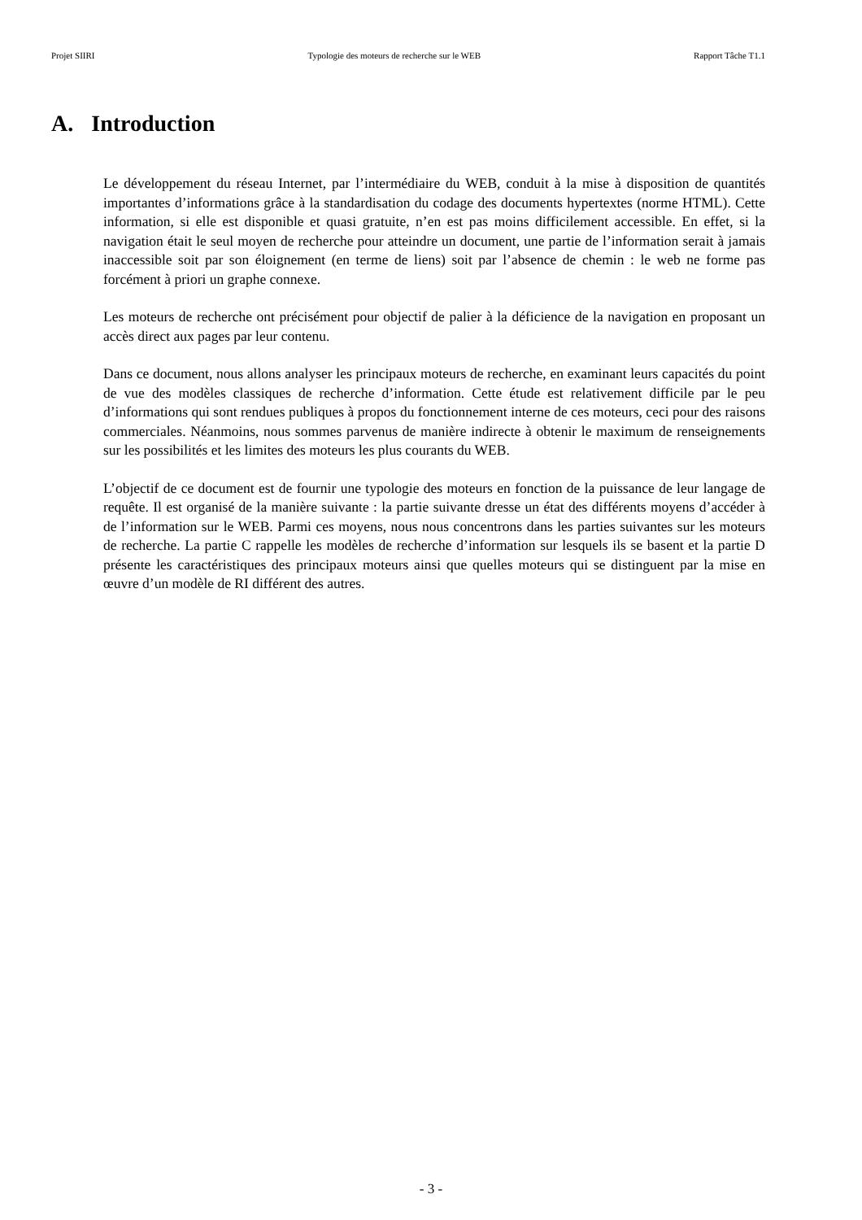Projet SIIRI Typologie des moteurs de recherche sur le WEB Rapport Tâche T1.1
A. Introduction
Le développement du réseau Internet, par l’intermédiaire du WEB, conduit à la mise à disposition de quantités importantes d’informations grâce à la standardisation du codage des documents hypertextes (norme HTML). Cette information, si elle est disponible et quasi gratuite, n’en est pas moins difficilement accessible. En effet, si la navigation était le seul moyen de recherche pour atteindre un document, une partie de l’information serait à jamais inaccessible soit par son éloignement (en terme de liens) soit par l’absence de chemin : le web ne forme pas forcément à priori un graphe connexe.
Les moteurs de recherche ont précisément pour objectif de palier à la déficience de la navigation en proposant un accès direct aux pages par leur contenu.
Dans ce document, nous allons analyser les principaux moteurs de recherche, en examinant leurs capacités du point de vue des modèles classiques de recherche d’information. Cette étude est relativement difficile par le peu d’informations qui sont rendues publiques à propos du fonctionnement interne de ces moteurs, ceci pour des raisons commerciales. Néanmoins, nous sommes parvenus de manière indirecte à obtenir le maximum de renseignements sur les possibilités et les limites des moteurs les plus courants du WEB.
L’objectif de ce document est de fournir une typologie des moteurs en fonction de la puissance de leur langage de requête. Il est organisé de la manière suivante : la partie suivante dresse un état des différents moyens d’accéder à de l’information sur le WEB. Parmi ces moyens, nous nous concentrons dans les parties suivantes sur les moteurs de recherche. La partie C rappelle les modèles de recherche d’information sur lesquels ils se basent et la partie D présente les caractéristiques des principaux moteurs ainsi que quelles moteurs qui se distinguent par la mise en œuvre d’un modèle de RI différent des autres.
- 3 -